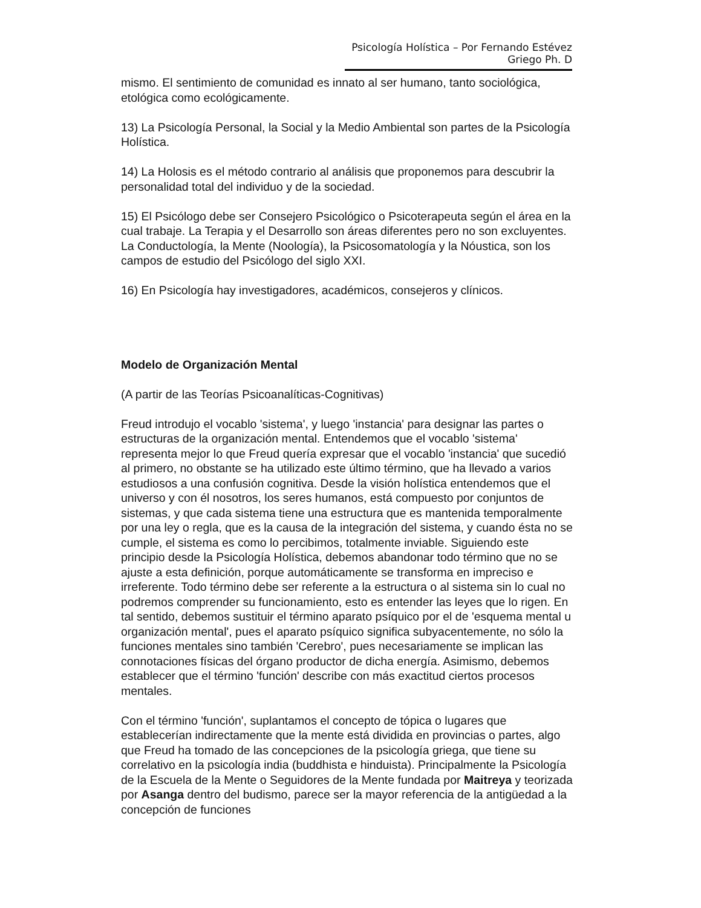Psicología Holística – Por Fernando Estévez Griego Ph. D
mismo. El sentimiento de comunidad es innato al ser humano, tanto sociológica, etológica como ecológicamente.
13) La Psicología Personal, la Social y la Medio Ambiental son partes de la Psicología Holística.
14) La Holosis es el método contrario al análisis que proponemos para descubrir la personalidad total del individuo y de la sociedad.
15) El Psicólogo debe ser Consejero Psicológico o Psicoterapeuta según el área en la cual trabaje. La Terapia y el Desarrollo son áreas diferentes pero no son excluyentes. La Conductología, la Mente (Noología), la Psicosomatología y la Nóustica, son los campos de estudio del Psicólogo del siglo XXI.
16) En Psicología hay investigadores, académicos, consejeros y clínicos.
Modelo de Organización Mental
(A partir de las Teorías Psicoanalíticas-Cognitivas)
Freud introdujo el vocablo 'sistema', y luego 'instancia' para designar las partes o estructuras de la organización mental. Entendemos que el vocablo 'sistema' representa mejor lo que Freud quería expresar que el vocablo 'instancia' que sucedió al primero, no obstante se ha utilizado este último término, que ha llevado a varios estudiosos a una confusión cognitiva. Desde la visión holística entendemos que el universo y con él nosotros, los seres humanos, está compuesto por conjuntos de sistemas, y que cada sistema tiene una estructura que es mantenida temporalmente por una ley o regla, que es la causa de la integración del sistema, y cuando ésta no se cumple, el sistema es como lo percibimos, totalmente inviable. Siguiendo este principio desde la Psicología Holística, debemos abandonar todo término que no se ajuste a esta definición, porque automáticamente se transforma en impreciso e irreferente. Todo término debe ser referente a la estructura o al sistema sin lo cual no podremos comprender su funcionamiento, esto es entender las leyes que lo rigen. En tal sentido, debemos sustituir el término aparato psíquico por el de 'esquema mental u organización mental', pues el aparato psíquico significa subyacentemente, no sólo la funciones mentales sino también 'Cerebro', pues necesariamente se implican las connotaciones físicas del órgano productor de dicha energía. Asimismo, debemos establecer que el término 'función' describe con más exactitud ciertos procesos mentales.
Con el término 'función', suplantamos el concepto de tópica o lugares que establecerían indirectamente que la mente está dividida en provincias o partes, algo que Freud ha tomado de las concepciones de la psicología griega, que tiene su correlativo en la psicología india (buddhista e hinduista). Principalmente la Psicología de la Escuela de la Mente o Seguidores de la Mente fundada por Maitreya y teorizada por Asanga dentro del budismo, parece ser la mayor referencia de la antigüedad a la concepción de funciones